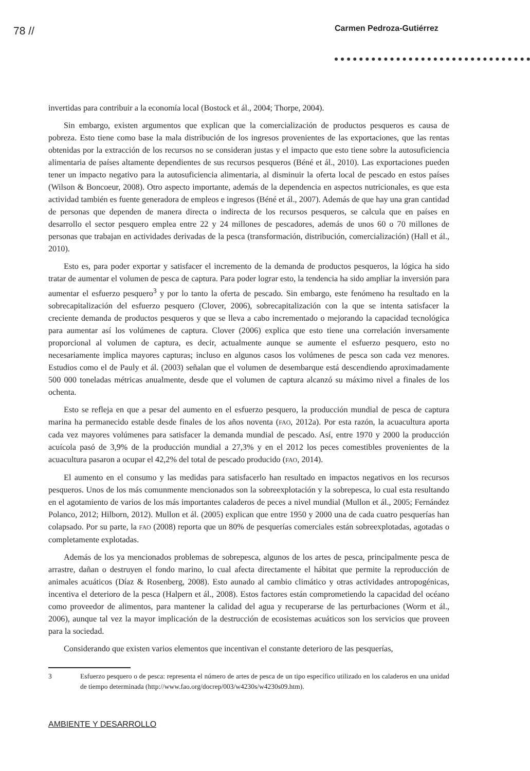78 // Carmen Pedroza-Gutiérrez
invertidas para contribuir a la economía local (Bostock et ál., 2004; Thorpe, 2004).
Sin embargo, existen argumentos que explican que la comercialización de productos pesqueros es causa de pobreza. Esto tiene como base la mala distribución de los ingresos provenientes de las exportaciones, que las rentas obtenidas por la extracción de los recursos no se consideran justas y el impacto que esto tiene sobre la autosuficiencia alimentaria de países altamente dependientes de sus recursos pesqueros (Béné et ál., 2010). Las exportaciones pueden tener un impacto negativo para la autosuficiencia alimentaria, al disminuir la oferta local de pescado en estos países (Wilson & Boncoeur, 2008). Otro aspecto importante, además de la dependencia en aspectos nutricionales, es que esta actividad también es fuente generadora de empleos e ingresos (Béné et ál., 2007). Además de que hay una gran cantidad de personas que dependen de manera directa o indirecta de los recursos pesqueros, se calcula que en países en desarrollo el sector pesquero emplea entre 22 y 24 millones de pescadores, además de unos 60 o 70 millones de personas que trabajan en actividades derivadas de la pesca (transformación, distribución, comercialización) (Hall et ál., 2010).
Esto es, para poder exportar y satisfacer el incremento de la demanda de productos pesqueros, la lógica ha sido tratar de aumentar el volumen de pesca de captura. Para poder lograr esto, la tendencia ha sido ampliar la inversión para aumentar el esfuerzo pesquero<sup>3</sup> y por lo tanto la oferta de pescado. Sin embargo, este fenómeno ha resultado en la sobrecapitalización del esfuerzo pesquero (Clover, 2006), sobrecapitalización con la que se intenta satisfacer la creciente demanda de productos pesqueros y que se lleva a cabo incrementado o mejorando la capacidad tecnológica para aumentar así los volúmenes de captura. Clover (2006) explica que esto tiene una correlación inversamente proporcional al volumen de captura, es decir, actualmente aunque se aumente el esfuerzo pesquero, esto no necesariamente implica mayores capturas; incluso en algunos casos los volúmenes de pesca son cada vez menores. Estudios como el de Pauly et ál. (2003) señalan que el volumen de desembarque está descendiendo aproximadamente 500 000 toneladas métricas anualmente, desde que el volumen de captura alcanzó su máximo nivel a finales de los ochenta.
Esto se refleja en que a pesar del aumento en el esfuerzo pesquero, la producción mundial de pesca de captura marina ha permanecido estable desde finales de los años noventa (FAO, 2012a). Por esta razón, la acuacultura aporta cada vez mayores volúmenes para satisfacer la demanda mundial de pescado. Así, entre 1970 y 2000 la producción acuícola pasó de 3,9% de la producción mundial a 27,3% y en el 2012 los peces comestibles provenientes de la acuacultura pasaron a ocupar el 42,2% del total de pescado producido (FAO, 2014).
El aumento en el consumo y las medidas para satisfacerlo han resultado en impactos negativos en los recursos pesqueros. Unos de los más comunmente mencionados son la sobreexplotación y la sobrepesca, lo cual esta resultando en el agotamiento de varios de los más importantes caladeros de peces a nivel mundial (Mullon et ál., 2005; Fernández Polanco, 2012; Hilborn, 2012). Mullon et ál. (2005) explican que entre 1950 y 2000 una de cada cuatro pesquerías han colapsado. Por su parte, la FAO (2008) reporta que un 80% de pesquerías comerciales están sobreexplotadas, agotadas o completamente explotadas.
Además de los ya mencionados problemas de sobrepesca, algunos de los artes de pesca, principalmente pesca de arrastre, dañan o destruyen el fondo marino, lo cual afecta directamente el hábitat que permite la reproducción de animales acuáticos (Díaz & Rosenberg, 2008). Esto aunado al cambio climático y otras actividades antropogénicas, incentiva el deterioro de la pesca (Halpern et ál., 2008). Estos factores están comprometiendo la capacidad del océano como proveedor de alimentos, para mantener la calidad del agua y recuperarse de las perturbaciones (Worm et ál., 2006), aunque tal vez la mayor implicación de la destrucción de ecosistemas acuáticos son los servicios que proveen para la sociedad.
Considerando que existen varios elementos que incentivan el constante deterioro de las pesquerías,
3 Esfuerzo pesquero o de pesca: representa el número de artes de pesca de un tipo específico utilizado en los caladeros en una unidad de tiempo determinada (http://www.fao.org/docrep/003/w4230s/w4230s09.htm).
AMBIENTE Y DESARROLLO